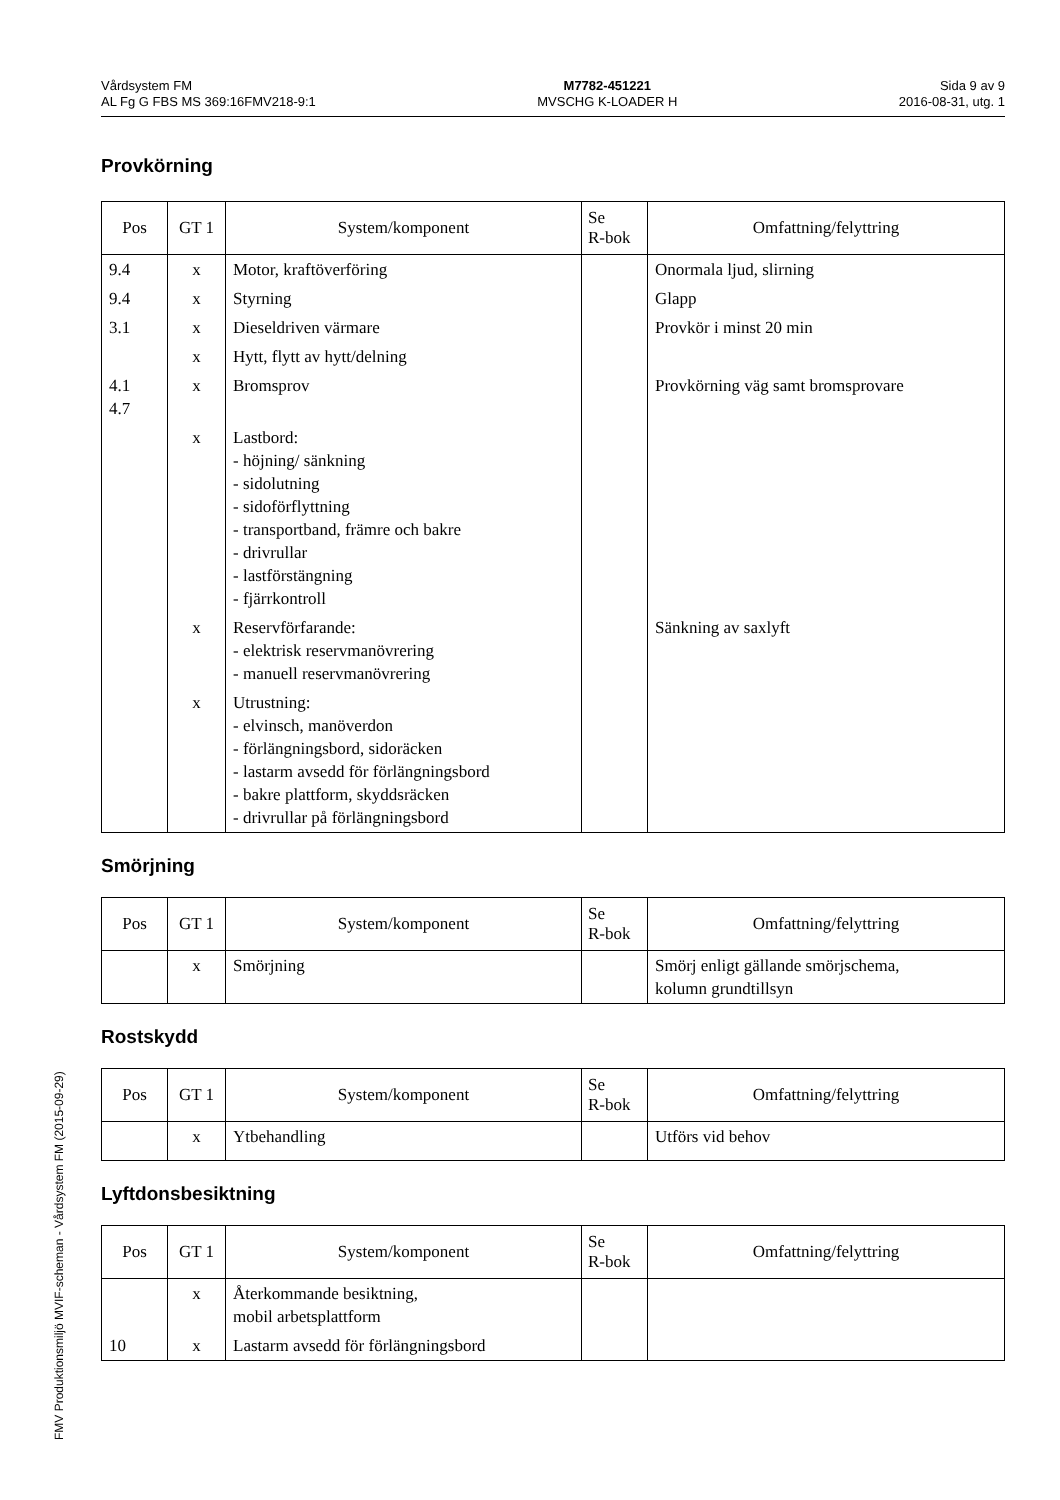Vårdsystem FM
AL Fg G FBS MS 369:16FMV218-9:1
M7782-451221
MVSCHG K-LOADER H
Sida 9 av 9
2016-08-31, utg. 1
Provkörning
| Pos | GT 1 | System/komponent | Se R-bok | Omfattning/felyttring |
| --- | --- | --- | --- | --- |
| 9.4 | x | Motor, kraftöverföring | | Onormala ljud, slirning |
| 9.4 | x | Styrning | | Glapp |
| 3.1 | x | Dieseldriven värmare | | Provkör i minst 20 min |
| | x | Hytt, flytt av hytt/delning | | |
| 4.1 4.7 | x | Bromsprov | | Provkörning väg samt bromsprovare |
| | x | Lastbord: - höjning/ sänkning - sidolutning - sidoförflyttning - transportband, främre och bakre - drivrullar - lastförstängning - fjärrkontroll | | |
| | x | Reservförfarande: - elektrisk reservmanövrering - manuell reservmanövrering | | Sänkning av saxlyft |
| | x | Utrustning: - elvinsch, manöverdon - förlängningsbord, sidoräcken - lastarm avsedd för förlängningsbord - bakre plattform, skyddsräcken - drivrullar på förlängningsbord | | |
Smörjning
| Pos | GT 1 | System/komponent | Se R-bok | Omfattning/felyttring |
| --- | --- | --- | --- | --- |
| | x | Smörjning | | Smörj enligt gällande smörjschema, kolumn grundtillsyn |
Rostskydd
| Pos | GT 1 | System/komponent | Se R-bok | Omfattning/felyttring |
| --- | --- | --- | --- | --- |
| | x | Ytbehandling | | Utförs vid behov |
Lyftdonsbesiktning
| Pos | GT 1 | System/komponent | Se R-bok | Omfattning/felyttring |
| --- | --- | --- | --- | --- |
| | x | Återkommande besiktning, mobil arbetsplattform | | |
| 10 | x | Lastarm avsedd för förlängningsbord | | |
FMV Produktionsmiljö MVIF-scheman - Vårdsystem FM (2015-09-29)